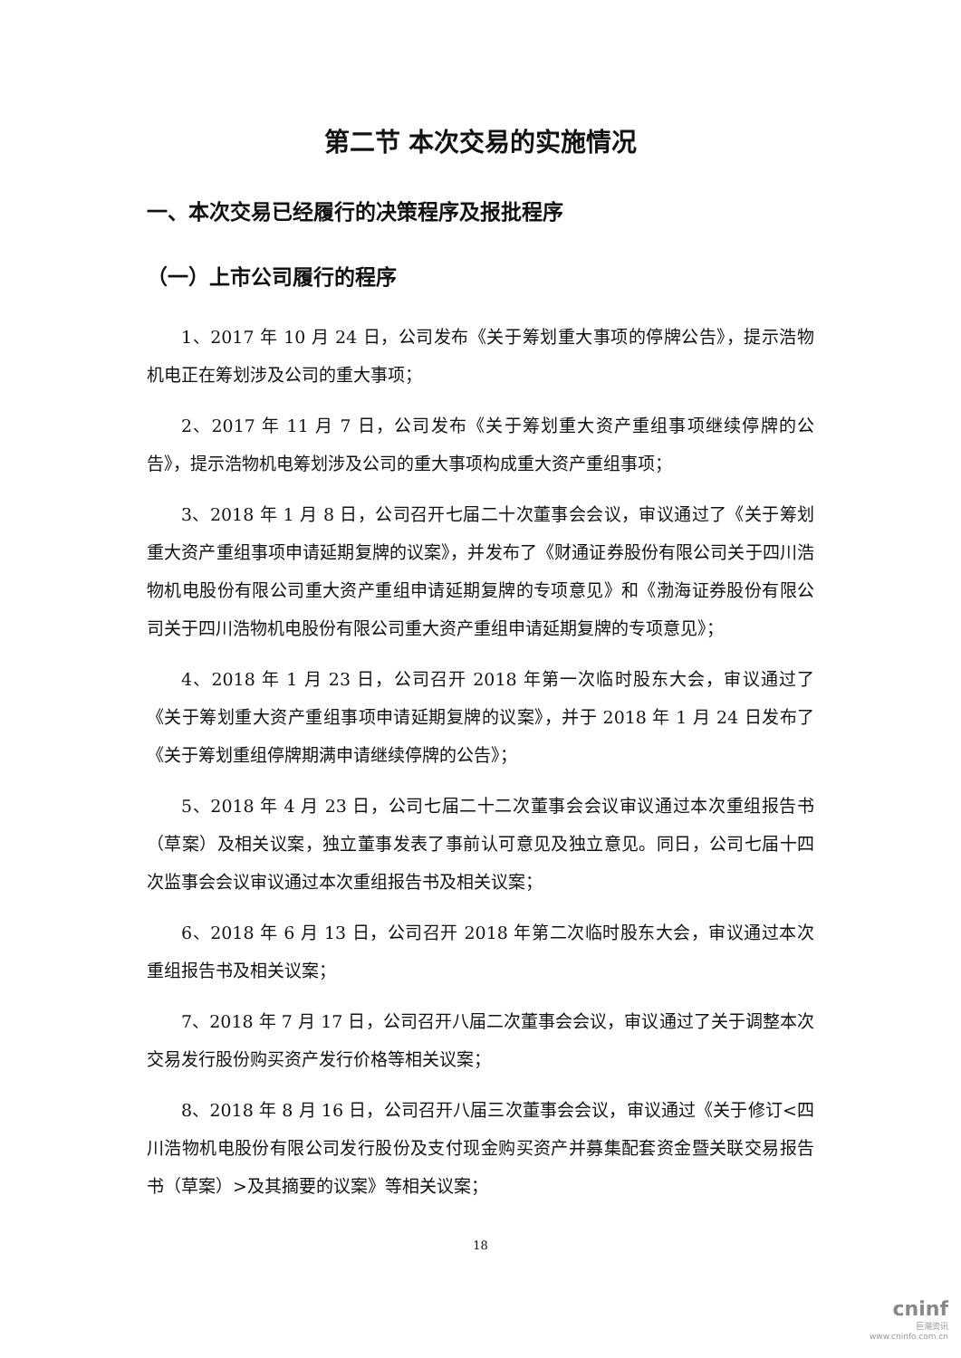第二节 本次交易的实施情况
一、本次交易已经履行的决策程序及报批程序
（一）上市公司履行的程序
1、2017 年 10 月 24 日，公司发布《关于筹划重大事项的停牌公告》，提示浩物机电正在筹划涉及公司的重大事项；
2、2017 年 11 月 7 日，公司发布《关于筹划重大资产重组事项继续停牌的公告》，提示浩物机电筹划涉及公司的重大事项构成重大资产重组事项；
3、2018 年 1 月 8 日，公司召开七届二十次董事会会议，审议通过了《关于筹划重大资产重组事项申请延期复牌的议案》，并发布了《财通证券股份有限公司关于四川浩物机电股份有限公司重大资产重组申请延期复牌的专项意见》和《渤海证券股份有限公司关于四川浩物机电股份有限公司重大资产重组申请延期复牌的专项意见》；
4、2018 年 1 月 23 日，公司召开 2018 年第一次临时股东大会，审议通过了《关于筹划重大资产重组事项申请延期复牌的议案》，并于 2018 年 1 月 24 日发布了《关于筹划重组停牌期满申请继续停牌的公告》；
5、2018 年 4 月 23 日，公司七届二十二次董事会会议审议通过本次重组报告书（草案）及相关议案，独立董事发表了事前认可意见及独立意见。同日，公司七届十四次监事会会议审议通过本次重组报告书及相关议案；
6、2018 年 6 月 13 日，公司召开 2018 年第二次临时股东大会，审议通过本次重组报告书及相关议案；
7、2018 年 7 月 17 日，公司召开八届二次董事会会议，审议通过了关于调整本次交易发行股份购买资产发行价格等相关议案；
8、2018 年 8 月 16 日，公司召开八届三次董事会会议，审议通过《关于修订<四川浩物机电股份有限公司发行股份及支付现金购买资产并募集配套资金暨关联交易报告书（草案）>及其摘要的议案》等相关议案；
18
cninf
巨潮资讯
www.cninfo.com.cn